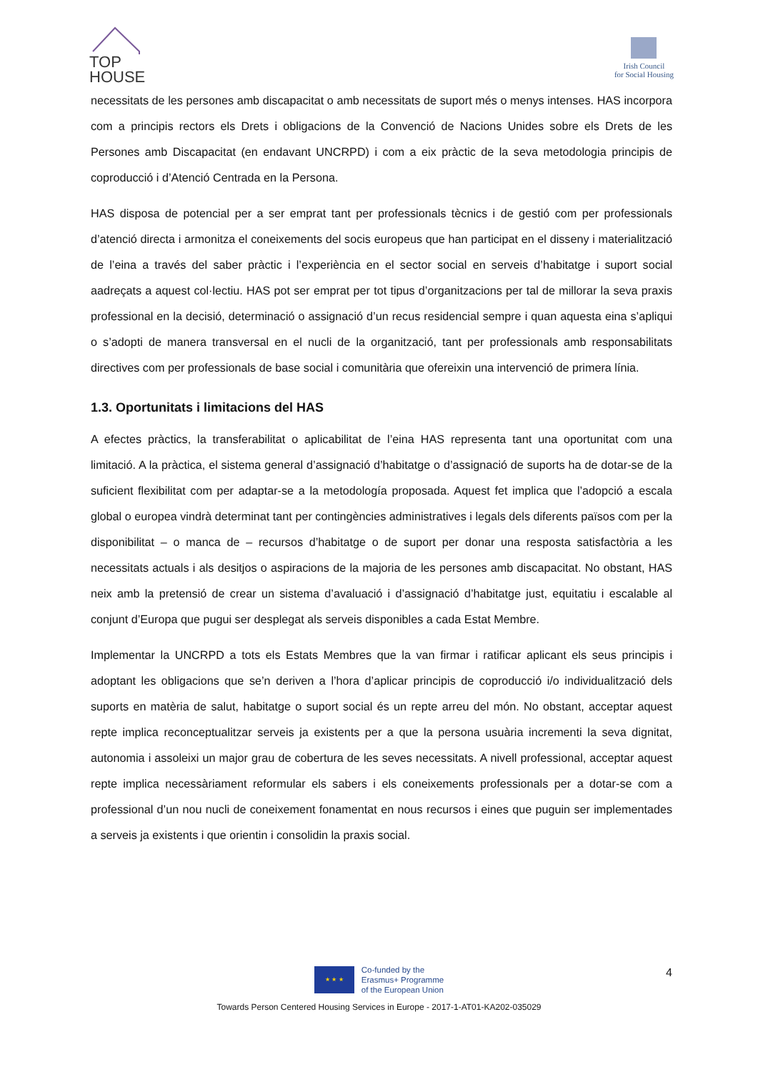TOP
HOUSE
Irish Council
for Social Housing
necessitats de les persones amb discapacitat o amb necessitats de suport més o menys intenses. HAS incorpora com a principis rectors els Drets i obligacions de la Convenció de Nacions Unides sobre els Drets de les Persones amb Discapacitat (en endavant UNCRPD) i com a eix pràctic de la seva metodologia principis de coproducció i d’Atenció Centrada en la Persona.
HAS disposa de potencial per a ser emprat tant per professionals tècnics i de gestió com per professionals d’atenció directa i armonitza el coneixements del socis europeus que han participat en el disseny i materialització de l’eina a través del saber pràctic i l’experiència en el sector social en serveis d’habitatge i suport social aadreçats a aquest col·lectiu. HAS pot ser emprat per tot tipus d’organitzacions per tal de millorar la seva praxis professional en la decisió, determinació o assignació d’un recus residencial sempre i quan aquesta eina s’apliqui o s’adopti de manera transversal en el nucli de la organització, tant per professionals amb responsabilitats directives com per professionals de base social i comunitària que ofereixin una intervenció de primera línia.
1.3. Oportunitats i limitacions del HAS
A efectes pràctics, la transferabilitat o aplicabilitat de l’eina HAS representa tant una oportunitat com una limitació. A la pràctica, el sistema general d’assignació d’habitatge o d’assignació de suports ha de dotar-se de la suficient flexibilitat com per adaptar-se a la metodología proposada. Aquest fet implica que l’adopció a escala global o europea vindrà determinat tant per contingències administratives i legals dels diferents països com per la disponibilitat – o manca de – recursos d’habitatge o de suport per donar una resposta satisfactòria a les necessitats actuals i als desitjos o aspiracions de la majoria de les persones amb discapacitat. No obstant, HAS neix amb la pretensió de crear un sistema d’avaluació i d’assignació d’habitatge just, equitatiu i escalable al conjunt d’Europa que pugui ser desplegat als serveis disponibles a cada Estat Membre.
Implementar la UNCRPD a tots els Estats Membres que la van firmar i ratificar aplicant els seus principis i adoptant les obligacions que se’n deriven a l’hora d’aplicar principis de coproducció i/o individualització dels suports en matèria de salut, habitatge o suport social és un repte arreu del món. No obstant, acceptar aquest repte implica reconceptualitzar serveis ja existents per a que la persona usuària incrementi la seva dignitat, autonomia i assoleixi un major grau de cobertura de les seves necessitats. A nivell professional, acceptar aquest repte implica necessàriament reformular els sabers i els coneixements professionals per a dotar-se com a professional d’un nou nucli de coneixement fonamentat en nous recursos i eines que puguin ser implementades a serveis ja existents i que orientin i consolidin la praxis social.
4
★ ★ ★
Co-funded by the
Erasmus+ Programme
of the European Union
Towards Person Centered Housing Services in Europe - 2017-1-AT01-KA202-035029